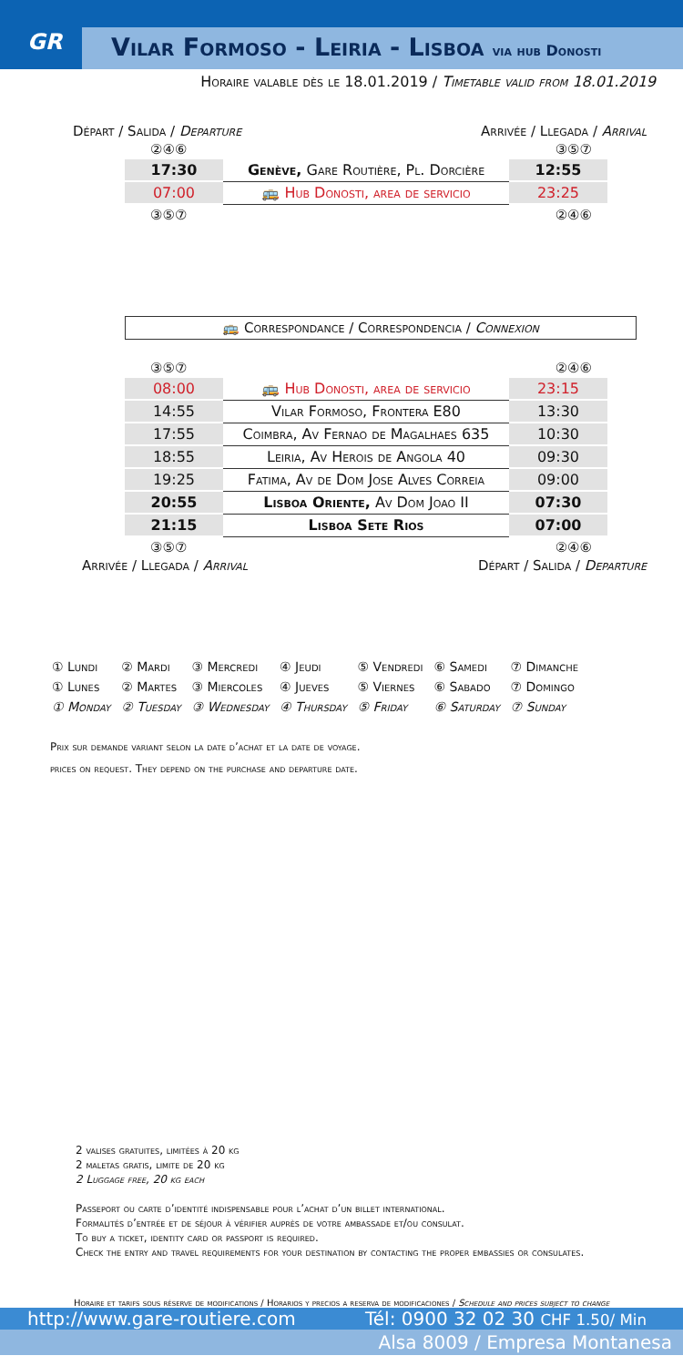GR
Vilar Formoso - Leiria - Lisboa via hub Donosti
Horaire valable dès le 18.01.2019 / Timetable valid from 18.01.2019
Départ / Salida / Departure Arrivée / Llegada / Arrival
②④⑥ ③⑤⑦
| 17:30 | Genève, Gare Routière, Pl. Dorcière | 12:55 |
| 07:00 | 🚌 Hub Donosti, area de servicio | 23:25 |
③⑤⑦ ②④⑥
🚌 Correspondance / Correspondencia / Connexion
③⑤⑦ ②④⑥
| 08:00 | 🚌 Hub Donosti, area de servicio | 23:15 |
| 14:55 | Vilar Formoso, Frontera E80 | 13:30 |
| 17:55 | Coimbra, Av Fernao de Magalhaes 635 | 10:30 |
| 18:55 | Leiria, Av Herois de Angola 40 | 09:30 |
| 19:25 | Fatima, Av de Dom Jose Alves Correia | 09:00 |
| 20:55 | Lisboa Oriente, Av Dom Joao II | 07:30 |
| 21:15 | Lisboa Sete Rios | 07:00 |
③⑤⑦ ②④⑥
Arrivée / Llegada / Arrival Départ / Salida / Departure
| ① Lundi | ② Mardi | ③ Mercredi | ④ Jeudi | ⑤ Vendredi | ⑥ Samedi | ⑦ Dimanche |
| ① Lunes | ② Martes | ③ Miercoles | ④ Jueves | ⑤ Viernes | ⑥ Sabado | ⑦ Domingo |
| ① Monday | ② Tuesday | ③ Wednesday | ④ Thursday | ⑤ Friday | ⑥ Saturday | ⑦ Sunday |
Prix sur demande variant selon la date d’achat et la date de voyage.
prices on request. They depend on the purchase and departure date.
2 valises gratuites, limitées à 20 kg
2 maletas gratis, limite de 20 kg
2 Luggage free, 20 kg each
Passeport ou carte d’identité indispensable pour l’achat d’un billet international.
Formalités d’entrée et de séjour à vérifier auprès de votre ambassade et/ou consulat.
To buy a ticket, identity card or passport is required.
Check the entry and travel requirements for your destination by contacting the proper embassies or consulates.
Horaire et tarifs sous réserve de modifications / Horarios y precios a reserva de modificaciones / Schedule and prices subject to change
http://www.gare-routiere.com Tél: 0900 32 02 30 CHF 1.50/ Min
Alsa 8009 / Empresa Montanesa